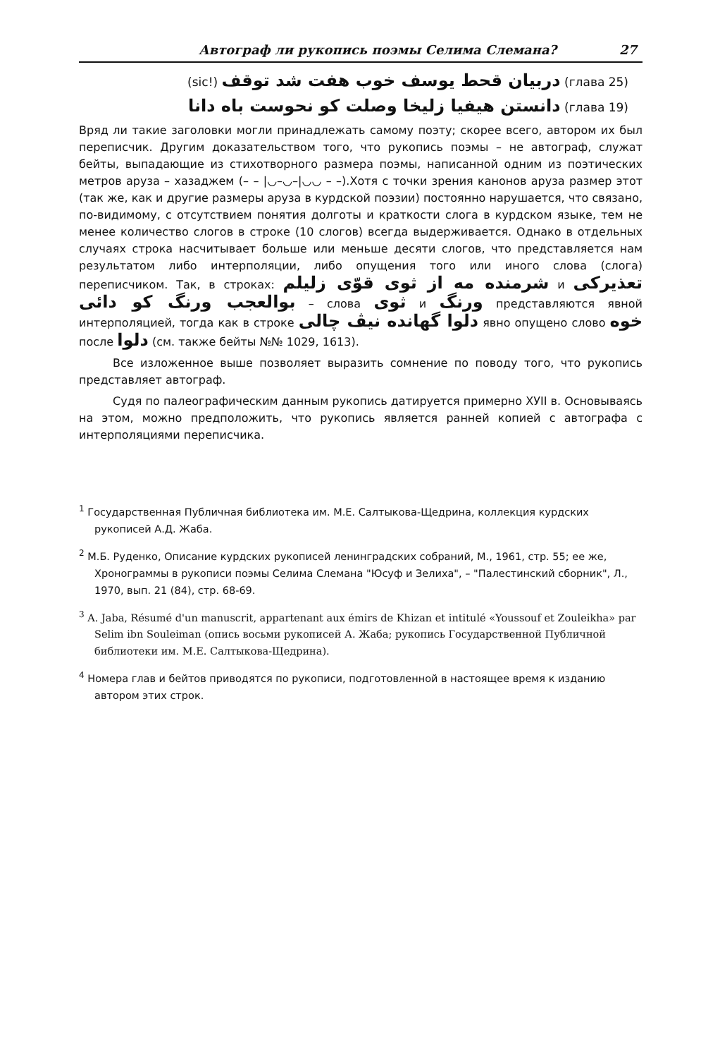Автограф ли рукопись поэмы Селима Слемана? 27
(sic!) دربيان قحط يوسف خوب هفت شد توقف (глава 25)
دانستن هيفيا زليخا وصلت كو نحوست باه دانا (глава 19)
Вряд ли такие заголовки могли принадлежать самому поэту; скорее всего, автором их был переписчик. Другим доказательством того, что рукопись поэмы – не автограф, служат бейты, выпадающие из стихотворного размера поэмы, написанной одним из поэтических метров аруза – хазаджем (– – |◡–◡–|◡◡ – –).Хотя с точки зрения канонов аруза размер этот (так же, как и другие размеры аруза в курдской поэзии) постоянно нарушается, что связано, по-видимому, с отсутствием понятия долготы и краткости слога в курдском языке, тем не менее количество слогов в строке (10 слогов) всегда выдерживается. Однако в отдельных случаях строка насчитывает больше или меньше десяти слогов, что представляется нам результатом либо интерполяции, либо опущения того или иного слова (слога) переписчиком. Так, в строках: شرمنده مه از ثوى قوّى زليلم и تعذيركى بوالعجب ورنگ كو دائى – слова ثوى и ورنگ представляются явной интерполяцией, тогда как в строке دلوا گهانده نيڤ چالى явно опущено слово خوه после دلوا (см. также бейты №№ 1029, 1613).
Все изложенное выше позволяет выразить сомнение по поводу того, что рукопись представляет автограф.
Судя по палеографическим данным рукопись датируется примерно ХУII в. Основываясь на этом, можно предположить, что рукопись является ранней копией с автографа с интерполяциями переписчика.
<sup>1</sup> Государственная Публичная библиотека им. М.Е. Салтыкова-Щедрина, коллекция курдских рукописей А.Д. Жаба.
<sup>2</sup> М.Б. Руденко, Описание курдских рукописей ленинградских собраний, М., 1961, стр. 55; ее же, Хронограммы в рукописи поэмы Селима Слемана "Юсуф и Зелиха", – "Палестинский сборник", Л., 1970, вып. 21 (84), стр. 68-69.
<sup>3</sup> A. Jaba, Résumé d'un manuscrit, appartenant aux émirs de Khizan et intitulé «Youssouf et Zouleikha» par Selim ibn Souleiman (опись восьми рукописей А. Жаба; рукопись Государственной Публичной библиотеки им. М.Е. Салтыкова-Щедрина).
<sup>4</sup> Номера глав и бейтов приводятся по рукописи, подготовленной в настоящее время к изданию автором этих строк.